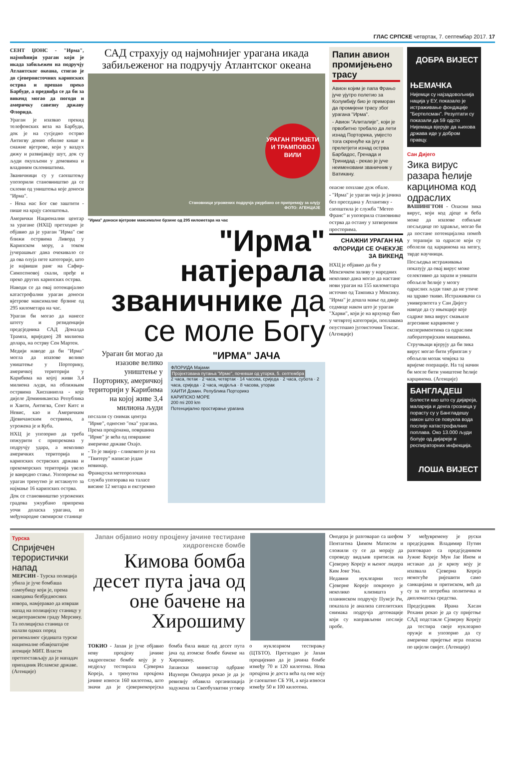ГЛАС СРПСКЕ четвртак, 7. септембар 2017. 17
СЕНТ ЏОНС - "Ирма", најмоћнији ураган који је икада забиљежен на подручју Атлантског океана, стигао је до сјевероисточних карипских острва и прешао преко Барбуде, а предвиђа се да би за викенд могао да погоди и америчку савезну државу Флорида.
Ураган је изазвао прекид телефонских веза на Барбуди, док је на сусједно острво Антигву донио обилне кише и снажне вјетрове, који у ваздух дижу и развијавају шут, док су људи окупљени у домовима и владиним склоништима.
Званичници су у саопштењу упозорили становништво да се склони од уништења које доноси "Ирма".
- Нека нас Бог све заштити - пише на крају саопштења.
Амерички Национални центар за урагане (НХЦ) претходно је објавио да је ураган "Ирма" све ближи острвима Ливорд у Карипском мору, а током јучерашњег дана очекивало се да ова олуја пете категорије, што је највиши ранг на Сафир-Симпсоновој скали, пређе и преко других карипских острва.
Наводи се да овај потенцијално катастрофални ураган доноси вјетрове максималне брзине од 295 километара на час.
Ураган би могао да нанесе штету и резиденцији предсједника САД Доналда Трампа, вриједној 28 милиона долара, на острву Сен Мартен.
Медији наводе да би "Ирма" могла да изазове велико уништење у Порторику, америчкој територији у Карибима на којој живи 3,4 милиона људи, на оближњим острвима Хиспаниола - које дијеле Доминиканска Република и Хаити, Антигва, Сент Китс и Невис, као и Америчким Дјевичанским острвима, а угрожена је и Куба.
НХЦ је упозорио да треба пожурити с припремама у подручју удара, а неколико америчких територија и карипских острвских држава и прекоморских територија увело је ванредно стање. Упозорење на ураган тренутно је истакнуто за најмање 16 карипских острва.
Док се становништво угрожених градова ужурбано припрема уочи доласка урагана, из међународне свемирске станице
САД страхују од најмоћнијег урагана икада забиљеженог на подручју Атлантског океана
УРАГАН ПРИЈЕТИ И ТРАМПОВОЈ ВИЛИ
Становници угрожених подручја ужурбано се припремају за олују
ФОТО: АГЕНЦИЈЕ
"Ирма" доноси вјетрове максималне брзине од 295 километара на час
"Ирма" натјерала званичнике да се моле Богу
Ураган би могао да изазове велико уништење у Порторику, америчкој територији у Карибима на којој живе 3,4 милиона људи
послали су снимак центра "Ирме", односно "ока" урагана. Према процјенама, површина "Ирме" је већа од површине америчке државе Охајо.
- То је звијер - сликовито је на "Твитеру" написао један новинар.
Француска метеоролошка служба упозорава на таласе висине 12 метара и екстремно
"ИРМА" ЈАЧА
ФЛОРИДА Мајами
Пројектована путања "Ирме", почевши од уторка, 5. септембра
2 часа, петак · 2 часа, четвртак · 14 часова, сриједа · 2 часа, субота · 2 часа, сриједа · 2 часа, недјеља · 8 часова, уторак
ХАИТИ Домин. Република Порторико
КАРИПСКО МОРЕ
200 mi 200 km
Потенцијално простирање урагана
Папин авион промијењено трасу
Авион којим је папа Фрањо јуче ујутро полетио за Колумбију био је приморан да промијени трасу због урагана "Ирма".
- Авион "Алиталије", који је првобитно требало да лети изнад Порторика, умјесто тога скренуће ка југу и прелетјети изнад острва Барбадос, Гренада и Тринидад - рекао је јуче неименовани званичник у Ватикану.
опасне поплаве дуж обале.
- "Ирма" је ураган чија је јачина без преседана у Атлантику - саопштила је служба "Метео Франс" и упозорила становнике острва да остану у затвореним просторима.
СНАЖНИ УРАГАН НА ФЛОРИДИ СЕ ОЧЕКУЈЕ ЗА ВИКЕНД
НХЦ је објавио да би у Мексичком заливу у наредних неколико дана могао да настане нови ураган на 155 километара источно од Тампика у Мексику.
"Ирма" је дошла мање од двије седмице након што је ураган "Харви", који је на врхунцу био у четвртој категорији, поплавама опустошио југоисточни Тексас. (Агенције)
ДОБРА ВИЈЕСТ
ЊЕМАЧКА
Нијемци су најзадовољнија нација у ЕУ, показало је истраживање фондације "Бертелсман". Резултати су показали да 59 одсто Нијемаца вјерује да њихова држава иде у добром правцу.
Сан Дијего
Зика вирус разара ћелије карцинома код одраслих
ВАШИНГТОН - Опасни зика вирус, који код дјеце и беба може да изазове озбиљне посљедице по здравље, могао би да постане потенцијална помоћ у терапији за одрасле који су оболели од карцинома на мозгу, тврде научници.
Посљедња истраживања показују да овај вирус може селективно да зарази и уништи обољеле ћелије у мозгу одраслих људи тако да не утиче на здраво ткиво. Истраживачи са универзитета у Сан Дијегу наводе да су ињекције које садрже зика вирус смањиле агресивне карциноме у експериментима са одраслим лабораторијским мишевима.
Стручњаци вјерују да би зика вирус могао бити убризган у обољели мозак човјека за вријеме операције. На тај начин би могле бити уништене ћелије карцинома. (Агенције)
БАНГЛАДЕШ
Болести као што су дијареја, маларија и денга грозница у порасту су у Бангладешу након што се повукла вода послије катастрофалних поплава. Око 13.000 људи болује од дијареје и респираторних инфекција.
ЛОША ВИЈЕСТ
Турска
Спријечен терористички напад
МЕРСИН - Турска полиција убила је јуче бомбаша самоубицу који је, према наводима безбједносних извора, намјеравао да изврши напад на полицијску станицу у медитеранском граду Мерсину. Та полицијска станица се налази одмах поред регионалног сједишта турске националне обавјештајне агенције МИТ. Власти претпостављају да је нападач припадник Исламске државе. (Агенције)
Јапан објавио нову процјену јачине тестиране хидрогенске бомбе
Кимова бомба десет пута јача од оне бачене на Хирошиму
ТОКИО - Јапан је јуче објавио нову процјену јачине хидрогенске бомбе коју је у недјељу тестирала Сјеверна Кореја, а тренутна процјена јачине износи 160 килотона, што значи да је сјевернокорејска бомба била више од десет пута јача од атомске бомбе бачене на Хирошиму.
Јапански министар одбране Ицунори Онодера рекао је да је ревизију обавила организација задужена за Свеобухватни уговор о нуклеарном тестирању (ЦТБТО). Претходно је Јапан процијенио да је јачина бомбе између 70 и 120 килотона. Нова процјена је доста већа од оне коју је саопштио СБ УН, а која износи између 50 и 100 килотона.
Онодера је разговарао са шефом Пентагона Џимом Матисом и сложили су се да морају да спроведу видљив притисак на Сјеверну Кореју и њеног лидера Ким Јонг Уна.
Недавни нуклеарни тест Сјеверне Кореје покренуо је неколико клизишта у планинском подручју Пунгје Ри, показала је анализа сателитских снимака подручја детонације који су направљени послије пробе.
У међувремену је руски предсједник Владимир Путин разговарао са предсједником Јужне Кореје Мун Јае Ином и истакао да је кризу коју је изазвала Сјеверна Кореја немогуће ријешити само санкцијама и притиском, већ да су за то потребна политичка и дипломатска средства.
Предсједник Ирана Хасан Рохани рекао је да су пријетње САД подстакле Сјеверну Кореју да тестира своје нуклеарно оружје и упозорио да су америчке пријетње игра опасна по цијели свијет. (Агенције)